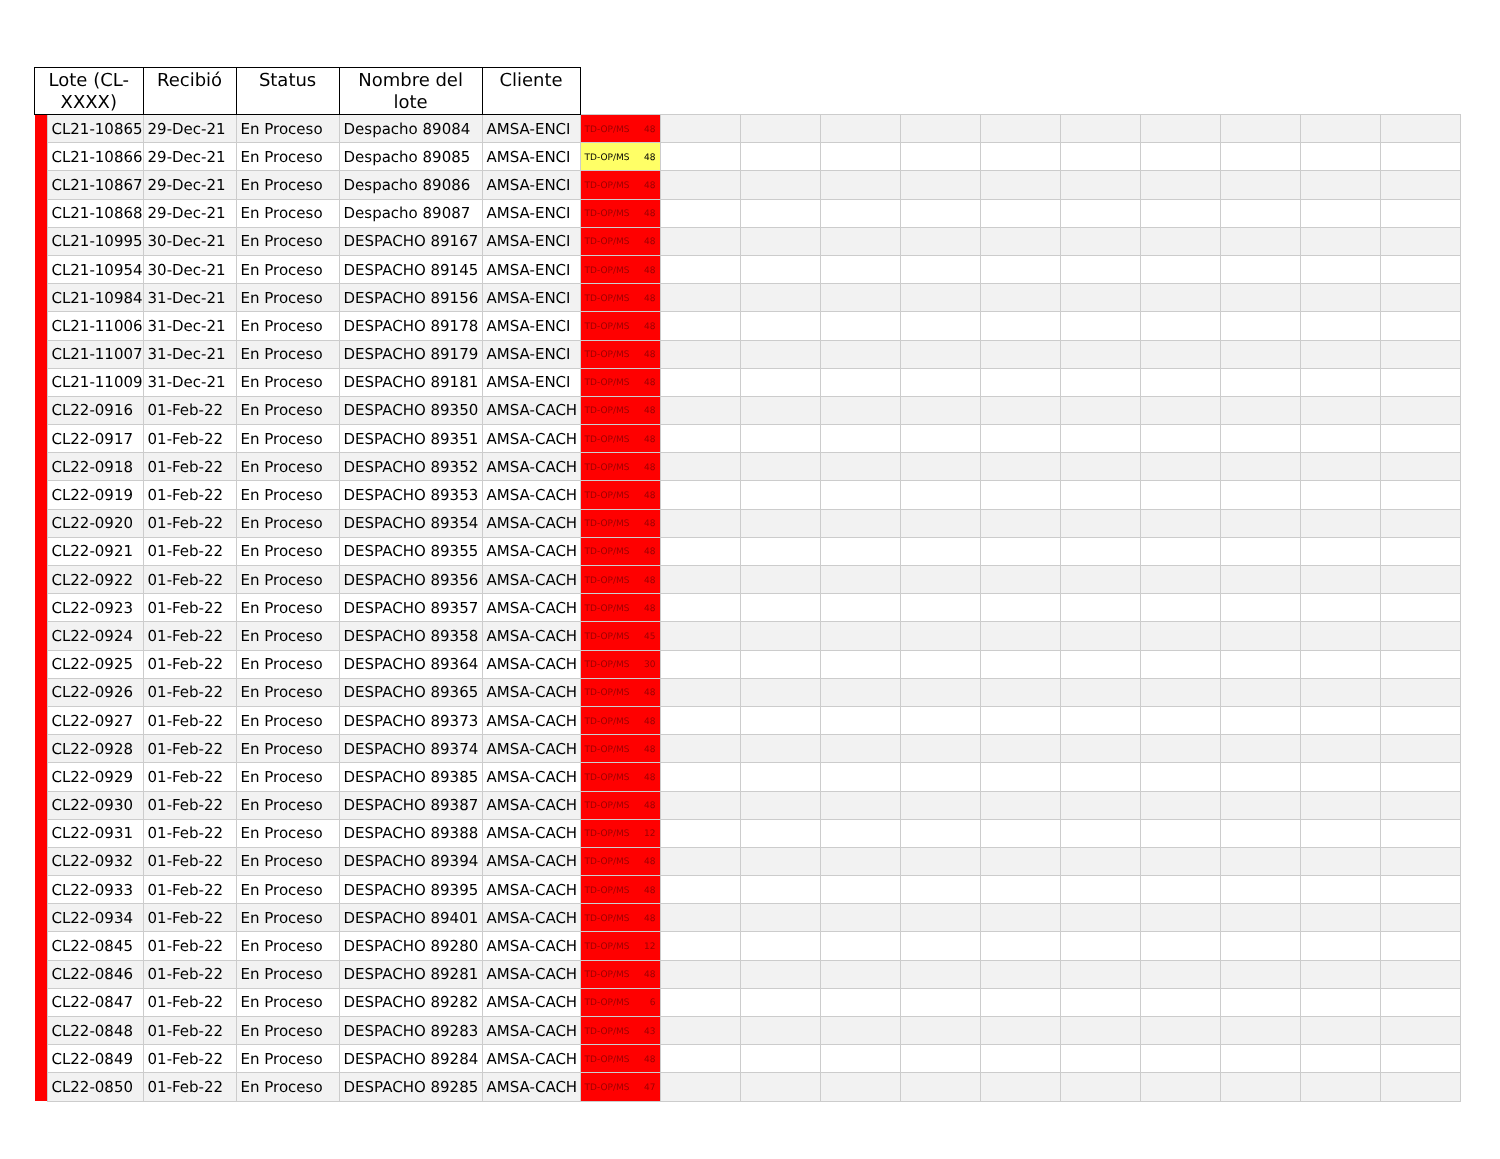| Lote (CL- XXXX) | | Recibió | Status | Nombre del lote | Cliente | | | | | | | | | | | |
| --- | --- | --- | --- | --- | --- | --- | --- | --- | --- | --- | --- | --- | --- | --- | --- | --- |
| | CL21-10865 | 29-Dec-21 | En Proceso | Despacho 89084 | AMSA-ENCI | TD-OP/MS 48 | | | | | | | | | | |
| | CL21-10866 | 29-Dec-21 | En Proceso | Despacho 89085 | AMSA-ENCI | TD-OP/MS 48 | | | | | | | | | | |
| | CL21-10867 | 29-Dec-21 | En Proceso | Despacho 89086 | AMSA-ENCI | TD-OP/MS 48 | | | | | | | | | | |
| | CL21-10868 | 29-Dec-21 | En Proceso | Despacho 89087 | AMSA-ENCI | TD-OP/MS 48 | | | | | | | | | | |
| | CL21-10995 | 30-Dec-21 | En Proceso | DESPACHO 89167 | AMSA-ENCI | TD-OP/MS 48 | | | | | | | | | | |
| | CL21-10954 | 30-Dec-21 | En Proceso | DESPACHO 89145 | AMSA-ENCI | TD-OP/MS 48 | | | | | | | | | | |
| | CL21-10984 | 31-Dec-21 | En Proceso | DESPACHO 89156 | AMSA-ENCI | TD-OP/MS 48 | | | | | | | | | | |
| | CL21-11006 | 31-Dec-21 | En Proceso | DESPACHO 89178 | AMSA-ENCI | TD-OP/MS 48 | | | | | | | | | | |
| | CL21-11007 | 31-Dec-21 | En Proceso | DESPACHO 89179 | AMSA-ENCI | TD-OP/MS 48 | | | | | | | | | | |
| | CL21-11009 | 31-Dec-21 | En Proceso | DESPACHO 89181 | AMSA-ENCI | TD-OP/MS 48 | | | | | | | | | | |
| | CL22-0916 | 01-Feb-22 | En Proceso | DESPACHO 89350 | AMSA-CACH | TD-OP/MS 48 | | | | | | | | | | |
| | CL22-0917 | 01-Feb-22 | En Proceso | DESPACHO 89351 | AMSA-CACH | TD-OP/MS 48 | | | | | | | | | | |
| | CL22-0918 | 01-Feb-22 | En Proceso | DESPACHO 89352 | AMSA-CACH | TD-OP/MS 48 | | | | | | | | | | |
| | CL22-0919 | 01-Feb-22 | En Proceso | DESPACHO 89353 | AMSA-CACH | TD-OP/MS 48 | | | | | | | | | | |
| | CL22-0920 | 01-Feb-22 | En Proceso | DESPACHO 89354 | AMSA-CACH | TD-OP/MS 48 | | | | | | | | | | |
| | CL22-0921 | 01-Feb-22 | En Proceso | DESPACHO 89355 | AMSA-CACH | TD-OP/MS 48 | | | | | | | | | | |
| | CL22-0922 | 01-Feb-22 | En Proceso | DESPACHO 89356 | AMSA-CACH | TD-OP/MS 48 | | | | | | | | | | |
| | CL22-0923 | 01-Feb-22 | En Proceso | DESPACHO 89357 | AMSA-CACH | TD-OP/MS 48 | | | | | | | | | | |
| | CL22-0924 | 01-Feb-22 | En Proceso | DESPACHO 89358 | AMSA-CACH | TD-OP/MS 45 | | | | | | | | | | |
| | CL22-0925 | 01-Feb-22 | En Proceso | DESPACHO 89364 | AMSA-CACH | TD-OP/MS 30 | | | | | | | | | | |
| | CL22-0926 | 01-Feb-22 | En Proceso | DESPACHO 89365 | AMSA-CACH | TD-OP/MS 48 | | | | | | | | | | |
| | CL22-0927 | 01-Feb-22 | En Proceso | DESPACHO 89373 | AMSA-CACH | TD-OP/MS 48 | | | | | | | | | | |
| | CL22-0928 | 01-Feb-22 | En Proceso | DESPACHO 89374 | AMSA-CACH | TD-OP/MS 48 | | | | | | | | | | |
| | CL22-0929 | 01-Feb-22 | En Proceso | DESPACHO 89385 | AMSA-CACH | TD-OP/MS 48 | | | | | | | | | | |
| | CL22-0930 | 01-Feb-22 | En Proceso | DESPACHO 89387 | AMSA-CACH | TD-OP/MS 48 | | | | | | | | | | |
| | CL22-0931 | 01-Feb-22 | En Proceso | DESPACHO 89388 | AMSA-CACH | TD-OP/MS 12 | | | | | | | | | | |
| | CL22-0932 | 01-Feb-22 | En Proceso | DESPACHO 89394 | AMSA-CACH | TD-OP/MS 48 | | | | | | | | | | |
| | CL22-0933 | 01-Feb-22 | En Proceso | DESPACHO 89395 | AMSA-CACH | TD-OP/MS 48 | | | | | | | | | | |
| | CL22-0934 | 01-Feb-22 | En Proceso | DESPACHO 89401 | AMSA-CACH | TD-OP/MS 48 | | | | | | | | | | |
| | CL22-0845 | 01-Feb-22 | En Proceso | DESPACHO 89280 | AMSA-CACH | TD-OP/MS 12 | | | | | | | | | | |
| | CL22-0846 | 01-Feb-22 | En Proceso | DESPACHO 89281 | AMSA-CACH | TD-OP/MS 48 | | | | | | | | | | |
| | CL22-0847 | 01-Feb-22 | En Proceso | DESPACHO 89282 | AMSA-CACH | TD-OP/MS 6 | | | | | | | | | | |
| | CL22-0848 | 01-Feb-22 | En Proceso | DESPACHO 89283 | AMSA-CACH | TD-OP/MS 43 | | | | | | | | | | |
| | CL22-0849 | 01-Feb-22 | En Proceso | DESPACHO 89284 | AMSA-CACH | TD-OP/MS 48 | | | | | | | | | | |
| | CL22-0850 | 01-Feb-22 | En Proceso | DESPACHO 89285 | AMSA-CACH | TD-OP/MS 47 | | | | | | | | | | |